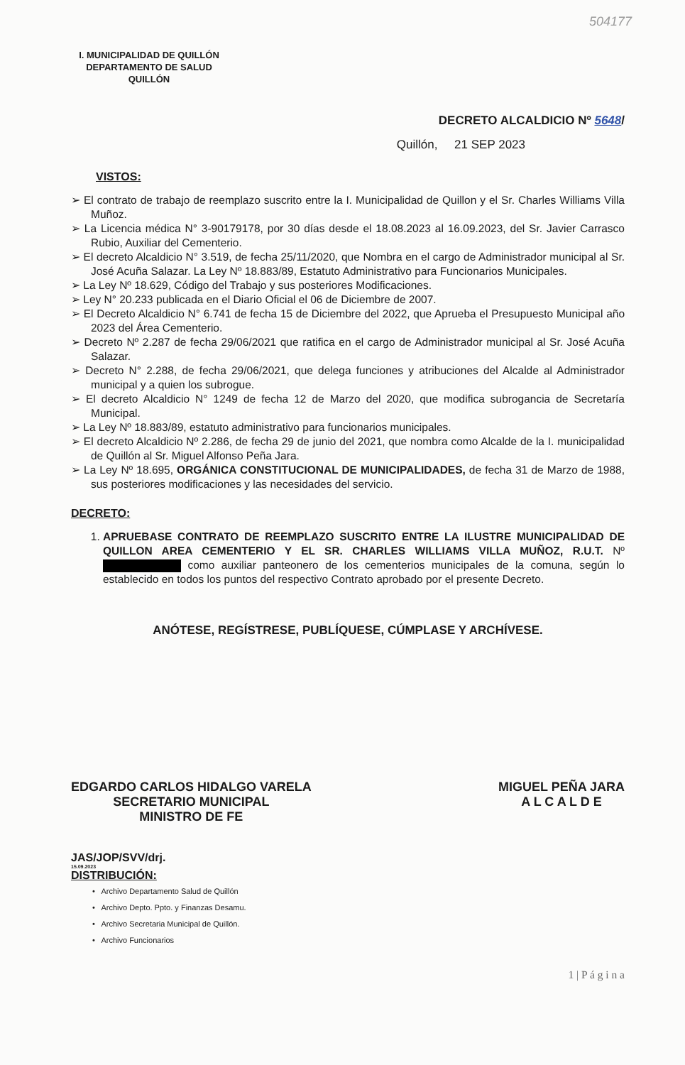504177
I. MUNICIPALIDAD DE QUILLÓN
DEPARTAMENTO DE SALUD
QUILLÓN
DECRETO ALCALDICIO Nº 5648/
Quillón, 21 SEP 2023
VISTOS:
➢ El contrato de trabajo de reemplazo suscrito entre la I. Municipalidad de Quillon y el Sr. Charles Williams Villa Muñoz.
➢ La Licencia médica N° 3-90179178, por 30 días desde el 18.08.2023 al 16.09.2023, del Sr. Javier Carrasco Rubio, Auxiliar del Cementerio.
➢ El decreto Alcaldicio N° 3.519, de fecha 25/11/2020, que Nombra en el cargo de Administrador municipal al Sr. José Acuña Salazar. La Ley Nº 18.883/89, Estatuto Administrativo para Funcionarios Municipales.
➢ La Ley Nº 18.629, Código del Trabajo y sus posteriores Modificaciones.
➢ Ley N° 20.233 publicada en el Diario Oficial el 06 de Diciembre de 2007.
➢ El Decreto Alcaldicio N° 6.741 de fecha 15 de Diciembre del 2022, que Aprueba el Presupuesto Municipal año 2023 del Área Cementerio.
➢ Decreto Nº 2.287 de fecha 29/06/2021 que ratifica en el cargo de Administrador municipal al Sr. José Acuña Salazar.
➢ Decreto N° 2.288, de fecha 29/06/2021, que delega funciones y atribuciones del Alcalde al Administrador municipal y a quien los subrogue.
➢ El decreto Alcaldicio N° 1249 de fecha 12 de Marzo del 2020, que modifica subrogancia de Secretaría Municipal.
➢ La Ley Nº 18.883/89, estatuto administrativo para funcionarios municipales.
➢ El decreto Alcaldicio Nº 2.286, de fecha 29 de junio del 2021, que nombra como Alcalde de la I. municipalidad de Quillón al Sr. Miguel Alfonso Peña Jara.
➢ La Ley Nº 18.695, ORGÁNICA CONSTITUCIONAL DE MUNICIPALIDADES, de fecha 31 de Marzo de 1988, sus posteriores modificaciones y las necesidades del servicio.
DECRETO:
1. APRUEBASE CONTRATO DE REEMPLAZO SUSCRITO ENTRE LA ILUSTRE MUNICIPALIDAD DE QUILLON AREA CEMENTERIO Y EL SR. CHARLES WILLIAMS VILLA MUÑOZ, R.U.T. Nº como auxiliar panteonero de los cementerios municipales de la comuna, según lo establecido en todos los puntos del respectivo Contrato aprobado por el presente Decreto.
ANÓTESE, REGÍSTRESE, PUBLÍQUESE, CÚMPLASE Y ARCHÍVESE.
EDGARDO CARLOS HIDALGO VARELA
SECRETARIO MUNICIPAL
MINISTRO DE FE
MIGUEL PEÑA JARA
A L C A L D E
JAS/JOP/SVV/drj.
15.09.2023
DISTRIBUCIÓN:
• Archivo Departamento Salud de Quillón
• Archivo Depto. Ppto. y Finanzas Desamu.
• Archivo Secretaria Municipal de Quillón.
• Archivo Funcionarios
1 | P á g i n a